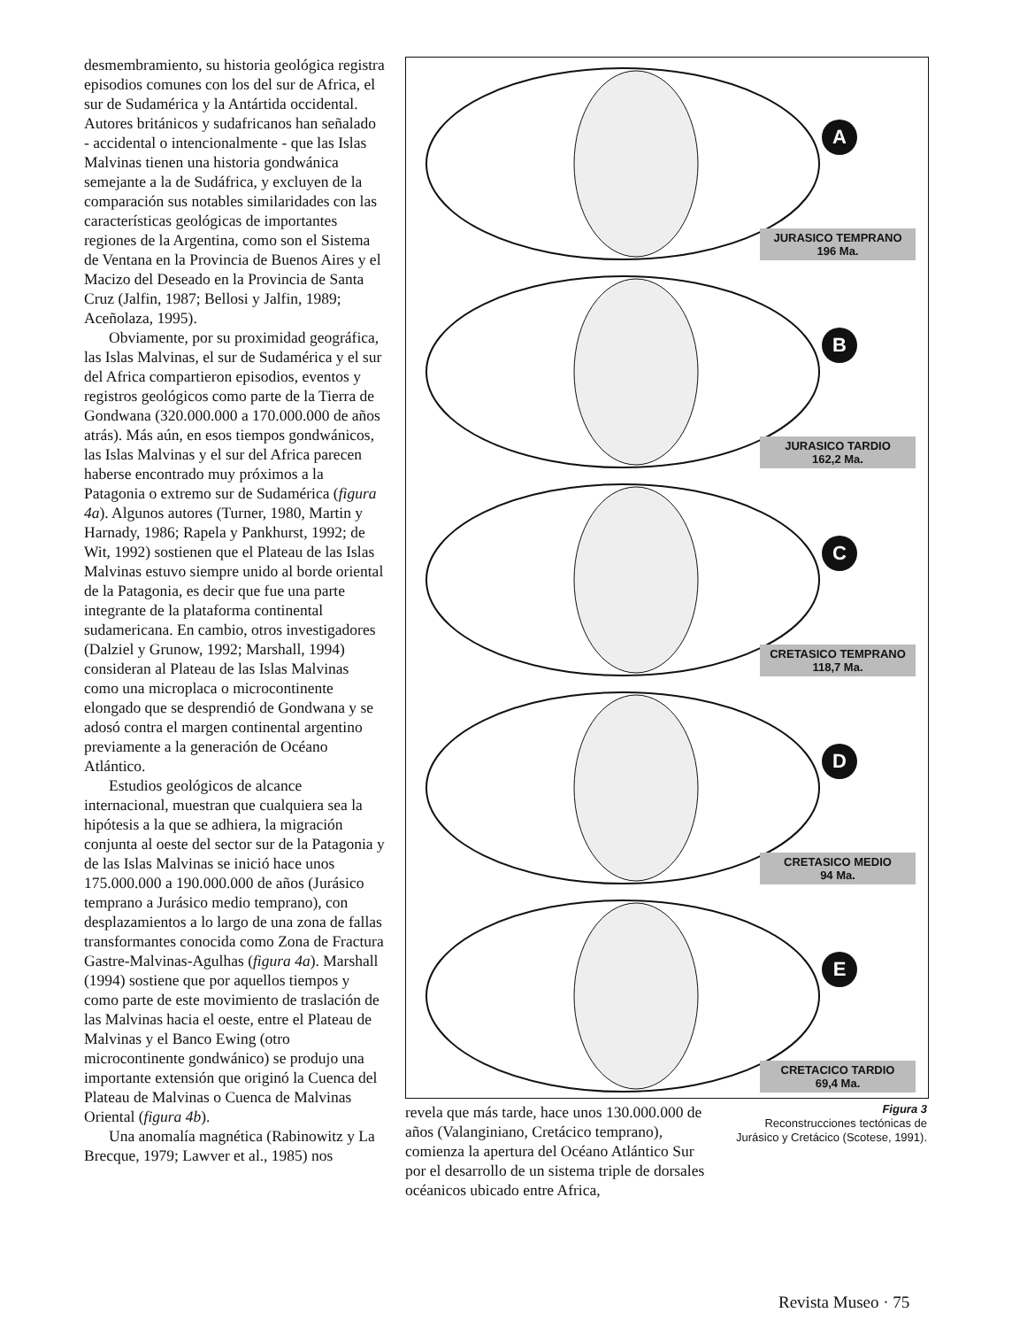desmembramiento, su historia geológica registra episodios comunes con los del sur de Africa, el sur de Sudamérica y la Antártida occidental. Autores británicos y sudafricanos han señalado - accidental o intencionalmente - que las Islas Malvinas tienen una historia gondwánica semejante a la de Sudáfrica, y excluyen de la comparación sus notables similaridades con las características geológicas de importantes regiones de la Argentina, como son el Sistema de Ventana en la Provincia de Buenos Aires y el Macizo del Deseado en la Provincia de Santa Cruz (Jalfin, 1987; Bellosi y Jalfin, 1989; Aceñolaza, 1995).
Obviamente, por su proximidad geográfica, las Islas Malvinas, el sur de Sudamérica y el sur del Africa compartieron episodios, eventos y registros geológicos como parte de la Tierra de Gondwana (320.000.000 a 170.000.000 de años atrás). Más aún, en esos tiempos gondwánicos, las Islas Malvinas y el sur del Africa parecen haberse encontrado muy próximos a la Patagonia o extremo sur de Sudamérica (figura 4a). Algunos autores (Turner, 1980, Martin y Harnady, 1986; Rapela y Pankhurst, 1992; de Wit, 1992) sostienen que el Plateau de las Islas Malvinas estuvo siempre unido al borde oriental de la Patagonia, es decir que fue una parte integrante de la plataforma continental sudamericana. En cambio, otros investigadores (Dalziel y Grunow, 1992; Marshall, 1994) consideran al Plateau de las Islas Malvinas como una microplaca o microcontinente elongado que se desprendió de Gondwana y se adosó contra el margen continental argentino previamente a la generación de Océano Atlántico.
Estudios geológicos de alcance internacional, muestran que cualquiera sea la hipótesis a la que se adhiera, la migración conjunta al oeste del sector sur de la Patagonia y de las Islas Malvinas se inició hace unos 175.000.000 a 190.000.000 de años (Jurásico temprano a Jurásico medio temprano), con desplazamientos a lo largo de una zona de fallas transformantes conocida como Zona de Fractura Gastre-Malvinas-Agulhas (figura 4a). Marshall (1994) sostiene que por aquellos tiempos y como parte de este movimiento de traslación de las Malvinas hacia el oeste, entre el Plateau de Malvinas y el Banco Ewing (otro microcontinente gondwánico) se produjo una importante extensión que originó la Cuenca del Plateau de Malvinas o Cuenca de Malvinas Oriental (figura 4b).
Una anomalía magnética (Rabinowitz y La Brecque, 1979; Lawver et al., 1985) nos
A
JURASICO TEMPRANO
196 Ma.
B
JURASICO TARDIO
162,2 Ma.
C
CRETASICO TEMPRANO
118,7 Ma.
D
CRETASICO MEDIO
94 Ma.
E
CRETACICO TARDIO
69,4 Ma.
revela que más tarde, hace unos 130.000.000 de años (Valanginiano, Cretácico temprano), comienza la apertura del Océano Atlántico Sur por el desarrollo de un sistema triple de dorsales océanicos ubicado entre Africa,
Figura 3
Reconstrucciones tectónicas de Jurásico y Cretácico (Scotese, 1991).
Revista Museo · 75